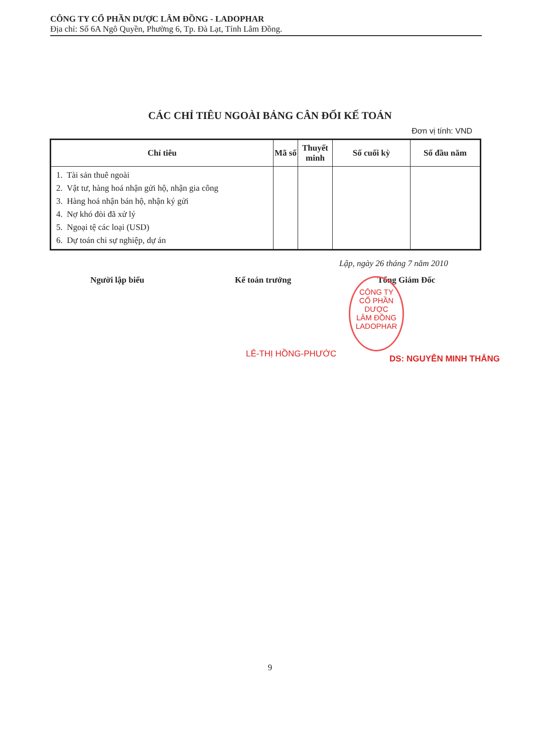CÔNG TY CỔ PHẦN DƯỢC LÂM ĐỒNG - LADOPHAR
Địa chỉ: Số 6A Ngô Quyền, Phường 6, Tp. Đà Lạt, Tỉnh Lâm Đồng.
CÁC CHỈ TIÊU NGOÀI BẢNG CÂN ĐỐI KẾ TOÁN
Đơn vị tính: VND
| Chỉ tiêu | Mã số | Thuyết minh | Số cuối kỳ | Số đầu năm |
| --- | --- | --- | --- | --- |
| 1. Tài sản thuê ngoài 2. Vật tư, hàng hoá nhận gửi hộ, nhận gia công 3. Hàng hoá nhận bán hộ, nhận ký gửi 4. Nợ khó đòi đã xử lý 5. Ngoại tệ các loại (USD) 6. Dự toán chi sự nghiệp, dự án | | | | |
Lập, ngày 26 tháng 7 năm 2010
Người lập biểu Kế toán trưởng Tổng Giám Đốc
LÊ-THỊ HỒNG-PHƯỚC
CÔNG TY
CỔ PHẦN DƯỢC
LÂM ĐỒNG
LADOPHAR
DS: NGUYỄN MINH THẮNG
9